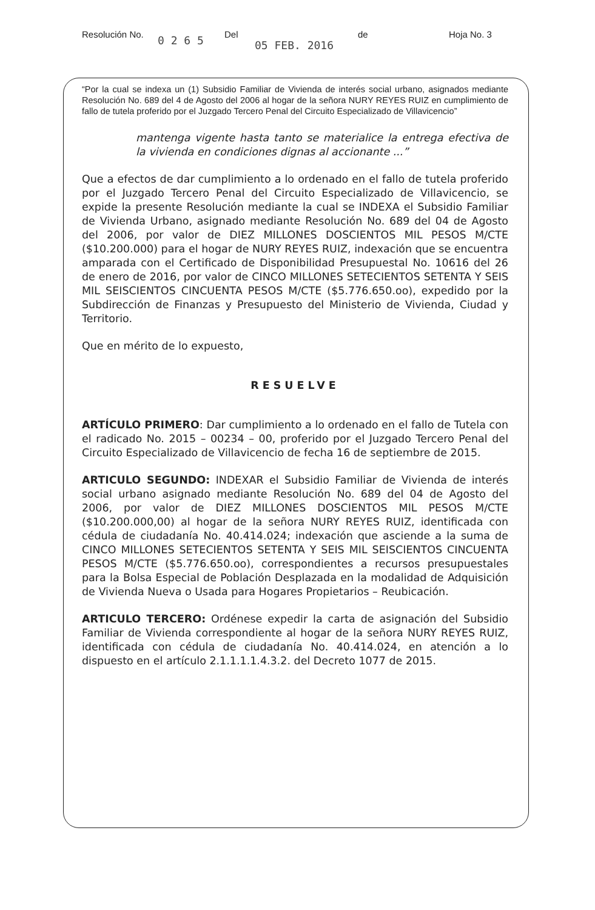Resolución No. 0 2 6 5 Del 05 FEB. 2016 de Hoja No. 3
“Por la cual se indexa un (1) Subsidio Familiar de Vivienda de interés social urbano, asignados mediante Resolución No. 689 del 4 de Agosto del 2006 al hogar de la señora NURY REYES RUIZ en cumplimiento de fallo de tutela proferido por el Juzgado Tercero Penal del Circuito Especializado de Villavicencio”
mantenga vigente hasta tanto se materialice la entrega efectiva de la vivienda en condiciones dignas al accionante ...”
Que a efectos de dar cumplimiento a lo ordenado en el fallo de tutela proferido por el Juzgado Tercero Penal del Circuito Especializado de Villavicencio, se expide la presente Resolución mediante la cual se INDEXA el Subsidio Familiar de Vivienda Urbano, asignado mediante Resolución No. 689 del 04 de Agosto del 2006, por valor de DIEZ MILLONES DOSCIENTOS MIL PESOS M/CTE ($10.200.000) para el hogar de NURY REYES RUIZ, indexación que se encuentra amparada con el Certificado de Disponibilidad Presupuestal No. 10616 del 26 de enero de 2016, por valor de CINCO MILLONES SETECIENTOS SETENTA Y SEIS MIL SEISCIENTOS CINCUENTA PESOS M/CTE ($5.776.650.oo), expedido por la Subdirección de Finanzas y Presupuesto del Ministerio de Vivienda, Ciudad y Territorio.
Que en mérito de lo expuesto,
RESUELVE
ARTÍCULO PRIMERO: Dar cumplimiento a lo ordenado en el fallo de Tutela con el radicado No. 2015 – 00234 – 00, proferido por el Juzgado Tercero Penal del Circuito Especializado de Villavicencio de fecha 16 de septiembre de 2015.
ARTICULO SEGUNDO: INDEXAR el Subsidio Familiar de Vivienda de interés social urbano asignado mediante Resolución No. 689 del 04 de Agosto del 2006, por valor de DIEZ MILLONES DOSCIENTOS MIL PESOS M/CTE ($10.200.000,00) al hogar de la señora NURY REYES RUIZ, identificada con cédula de ciudadanía No. 40.414.024; indexación que asciende a la suma de CINCO MILLONES SETECIENTOS SETENTA Y SEIS MIL SEISCIENTOS CINCUENTA PESOS M/CTE ($5.776.650.oo), correspondientes a recursos presupuestales para la Bolsa Especial de Población Desplazada en la modalidad de Adquisición de Vivienda Nueva o Usada para Hogares Propietarios – Reubicación.
ARTICULO TERCERO: Ordénese expedir la carta de asignación del Subsidio Familiar de Vivienda correspondiente al hogar de la señora NURY REYES RUIZ, identificada con cédula de ciudadanía No. 40.414.024, en atención a lo dispuesto en el artículo 2.1.1.1.1.4.3.2. del Decreto 1077 de 2015.